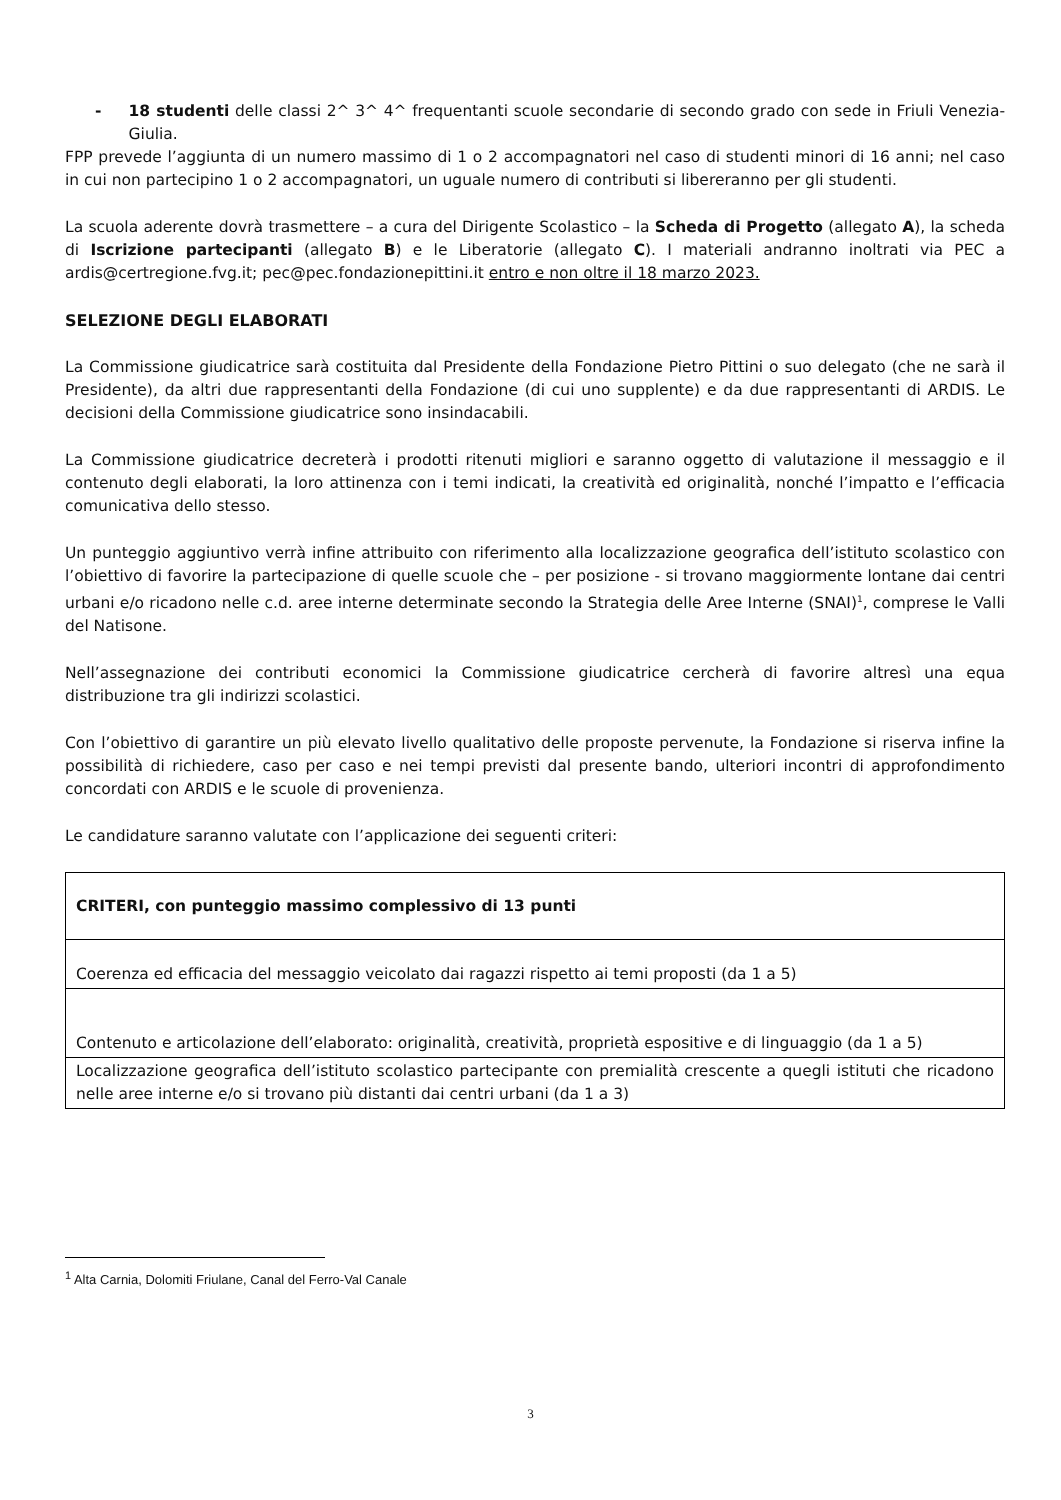- 18 studenti delle classi 2^ 3^ 4^ frequentanti scuole secondarie di secondo grado con sede in Friuli Venezia-Giulia.
FPP prevede l’aggiunta di un numero massimo di 1 o 2 accompagnatori nel caso di studenti minori di 16 anni; nel caso in cui non partecipino 1 o 2 accompagnatori, un uguale numero di contributi si libereranno per gli studenti.
La scuola aderente dovrà trasmettere – a cura del Dirigente Scolastico – la Scheda di Progetto (allegato A), la scheda di Iscrizione partecipanti (allegato B) e le Liberatorie (allegato C). I materiali andranno inoltrati via PEC a ardis@certregione.fvg.it; pec@pec.fondazionepittini.it entro e non oltre il 18 marzo 2023.
SELEZIONE DEGLI ELABORATI
La Commissione giudicatrice sarà costituita dal Presidente della Fondazione Pietro Pittini o suo delegato (che ne sarà il Presidente), da altri due rappresentanti della Fondazione (di cui uno supplente) e da due rappresentanti di ARDIS. Le decisioni della Commissione giudicatrice sono insindacabili.
La Commissione giudicatrice decreterà i prodotti ritenuti migliori e saranno oggetto di valutazione il messaggio e il contenuto degli elaborati, la loro attinenza con i temi indicati, la creatività ed originalità, nonché l’impatto e l’efficacia comunicativa dello stesso.
Un punteggio aggiuntivo verrà infine attribuito con riferimento alla localizzazione geografica dell’istituto scolastico con l’obiettivo di favorire la partecipazione di quelle scuole che – per posizione - si trovano maggiormente lontane dai centri urbani e/o ricadono nelle c.d. aree interne determinate secondo la Strategia delle Aree Interne (SNAI)<sup>1</sup>, comprese le Valli del Natisone.
Nell’assegnazione dei contributi economici la Commissione giudicatrice cercherà di favorire altresì una equa distribuzione tra gli indirizzi scolastici.
Con l’obiettivo di garantire un più elevato livello qualitativo delle proposte pervenute, la Fondazione si riserva infine la possibilità di richiedere, caso per caso e nei tempi previsti dal presente bando, ulteriori incontri di approfondimento concordati con ARDIS e le scuole di provenienza.
Le candidature saranno valutate con l’applicazione dei seguenti criteri:
| CRITERI, con punteggio massimo complessivo di 13 punti |
| Coerenza ed efficacia del messaggio veicolato dai ragazzi rispetto ai temi proposti (da 1 a 5) |
| Contenuto e articolazione dell’elaborato: originalità, creatività, proprietà espositive e di linguaggio (da 1 a 5) |
| Localizzazione geografica dell’istituto scolastico partecipante con premialità crescente a quegli istituti che ricadono nelle aree interne e/o si trovano più distanti dai centri urbani (da 1 a 3) |
<sup>1</sup> Alta Carnia, Dolomiti Friulane, Canal del Ferro-Val Canale
3